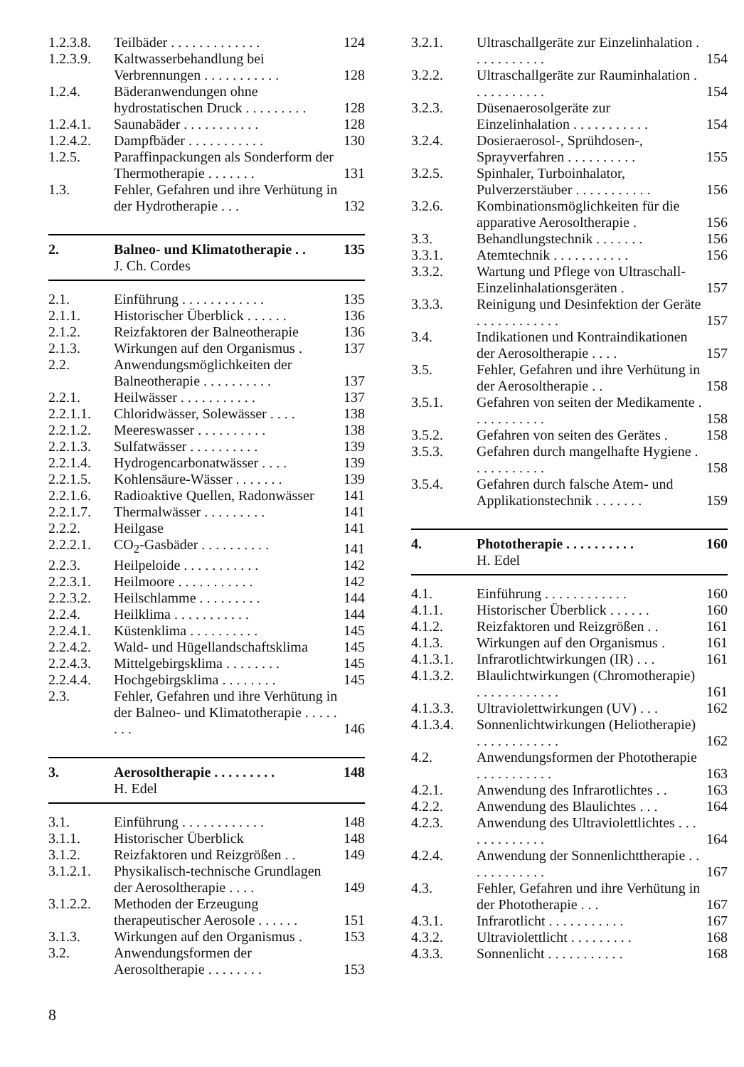| 1.2.3.8. | Teilbäder . . . . . . . . . . . . . | 124 |
| 1.2.3.9. | Kaltwasserbehandlung bei Verbrennungen . . . . . . . . . . . | 128 |
| 1.2.4. | Bäderanwendungen ohne hydrostatischen Druck . . . . . . . . . | 128 |
| 1.2.4.1. | Saunabäder . . . . . . . . . . . | 128 |
| 1.2.4.2. | Dampfbäder . . . . . . . . . . . | 130 |
| 1.2.5. | Paraffinpackungen als Sonderform der Thermotherapie . . . . . . . | 131 |
| 1.3. | Fehler, Gefahren und ihre Verhütung in der Hydrotherapie . . . | 132 |
| 2. | Balneo- und Klimatotherapie . . | 135 |
| | J. Ch. Cordes | |
| 2.1. | Einführung . . . . . . . . . . . . | 135 |
| 2.1.1. | Historischer Überblick . . . . . . | 136 |
| 2.1.2. | Reizfaktoren der Balneotherapie | 136 |
| 2.1.3. | Wirkungen auf den Organismus . | 137 |
| 2.2. | Anwendungsmöglichkeiten der Balneotherapie . . . . . . . . . . | 137 |
| 2.2.1. | Heilwässer . . . . . . . . . . . | 137 |
| 2.2.1.1. | Chloridwässer, Solewässer . . . . | 138 |
| 2.2.1.2. | Meereswasser . . . . . . . . . . | 138 |
| 2.2.1.3. | Sulfatwässer . . . . . . . . . . | 139 |
| 2.2.1.4. | Hydrogencarbonatwässer . . . . | 139 |
| 2.2.1.5. | Kohlensäure-Wässer . . . . . . . | 139 |
| 2.2.1.6. | Radioaktive Quellen, Radonwässer | 141 |
| 2.2.1.7. | Thermalwässer . . . . . . . . . | 141 |
| 2.2.2. | Heilgase | 141 |
| 2.2.2.1. | CO<sub>2</sub>-Gasbäder . . . . . . . . . . | 141 |
| 2.2.3. | Heilpeloide . . . . . . . . . . . | 142 |
| 2.2.3.1. | Heilmoore . . . . . . . . . . . | 142 |
| 2.2.3.2. | Heilschlamme . . . . . . . . . | 144 |
| 2.2.4. | Heilklima . . . . . . . . . . . | 144 |
| 2.2.4.1. | Küstenklima . . . . . . . . . . | 145 |
| 2.2.4.2. | Wald- und Hügellandschaftsklima | 145 |
| 2.2.4.3. | Mittelgebirgsklima . . . . . . . . | 145 |
| 2.2.4.4. | Hochgebirgsklima . . . . . . . . | 145 |
| 2.3. | Fehler, Gefahren und ihre Verhütung in der Balneo- und Klimatotherapie . . . . . . . . | 146 |
| 3. | Aerosoltherapie . . . . . . . . . | 148 |
| | H. Edel | |
| 3.1. | Einführung . . . . . . . . . . . . | 148 |
| 3.1.1. | Historischer Überblick | 148 |
| 3.1.2. | Reizfaktoren und Reizgrößen . . | 149 |
| 3.1.2.1. | Physikalisch-technische Grundlagen der Aerosoltherapie . . . . | 149 |
| 3.1.2.2. | Methoden der Erzeugung therapeutischer Aerosole . . . . . . | 151 |
| 3.1.3. | Wirkungen auf den Organismus . | 153 |
| 3.2. | Anwendungsformen der Aerosoltherapie . . . . . . . . | 153 |
| 3.2.1. | Ultraschallgeräte zur Einzelinhalation . . . . . . . . . . . | 154 |
| 3.2.2. | Ultraschallgeräte zur Rauminhalation . . . . . . . . . . . | 154 |
| 3.2.3. | Düsenaerosolgeräte zur Einzelinhalation . . . . . . . . . . . | 154 |
| 3.2.4. | Dosieraerosol-, Sprühdosen-, Sprayverfahren . . . . . . . . . . | 155 |
| 3.2.5. | Spinhaler, Turboinhalator, Pulverzerstäuber . . . . . . . . . . . | 156 |
| 3.2.6. | Kombinationsmöglichkeiten für die apparative Aerosoltherapie . | 156 |
| 3.3. | Behandlungstechnik . . . . . . . | 156 |
| 3.3.1. | Atemtechnik . . . . . . . . . . . | 156 |
| 3.3.2. | Wartung und Pflege von Ultraschall-Einzelinhalationsgeräten . | 157 |
| 3.3.3. | Reinigung und Desinfektion der Geräte . . . . . . . . . . . . | 157 |
| 3.4. | Indikationen und Kontraindikationen der Aerosoltherapie . . . . | 157 |
| 3.5. | Fehler, Gefahren und ihre Verhütung in der Aerosoltherapie . . | 158 |
| 3.5.1. | Gefahren von seiten der Medikamente . . . . . . . . . . . | 158 |
| 3.5.2. | Gefahren von seiten des Gerätes . | 158 |
| 3.5.3. | Gefahren durch mangelhafte Hygiene . . . . . . . . . . . | 158 |
| 3.5.4. | Gefahren durch falsche Atem- und Applikationstechnik . . . . . . . | 159 |
| 4. | Phototherapie . . . . . . . . . . | 160 |
| | H. Edel | |
| 4.1. | Einführung . . . . . . . . . . . . | 160 |
| 4.1.1. | Historischer Überblick . . . . . . | 160 |
| 4.1.2. | Reizfaktoren und Reizgrößen . . | 161 |
| 4.1.3. | Wirkungen auf den Organismus . | 161 |
| 4.1.3.1. | Infrarotlichtwirkungen (IR) . . . | 161 |
| 4.1.3.2. | Blaulichtwirkungen (Chromotherapie) . . . . . . . . . . . . | 161 |
| 4.1.3.3. | Ultraviolettwirkungen (UV) . . . | 162 |
| 4.1.3.4. | Sonnenlichtwirkungen (Heliotherapie) . . . . . . . . . . . . | 162 |
| 4.2. | Anwendungsformen der Phototherapie . . . . . . . . . . . | 163 |
| 4.2.1. | Anwendung des Infrarotlichtes . . | 163 |
| 4.2.2. | Anwendung des Blaulichtes . . . | 164 |
| 4.2.3. | Anwendung des Ultraviolettlichtes . . . . . . . . . . . . . | 164 |
| 4.2.4. | Anwendung der Sonnenlichttherapie . . . . . . . . . . . . | 167 |
| 4.3. | Fehler, Gefahren und ihre Verhütung in der Phototherapie . . . | 167 |
| 4.3.1. | Infrarotlicht . . . . . . . . . . . | 167 |
| 4.3.2. | Ultraviolettlicht . . . . . . . . . | 168 |
| 4.3.3. | Sonnenlicht . . . . . . . . . . . | 168 |
8